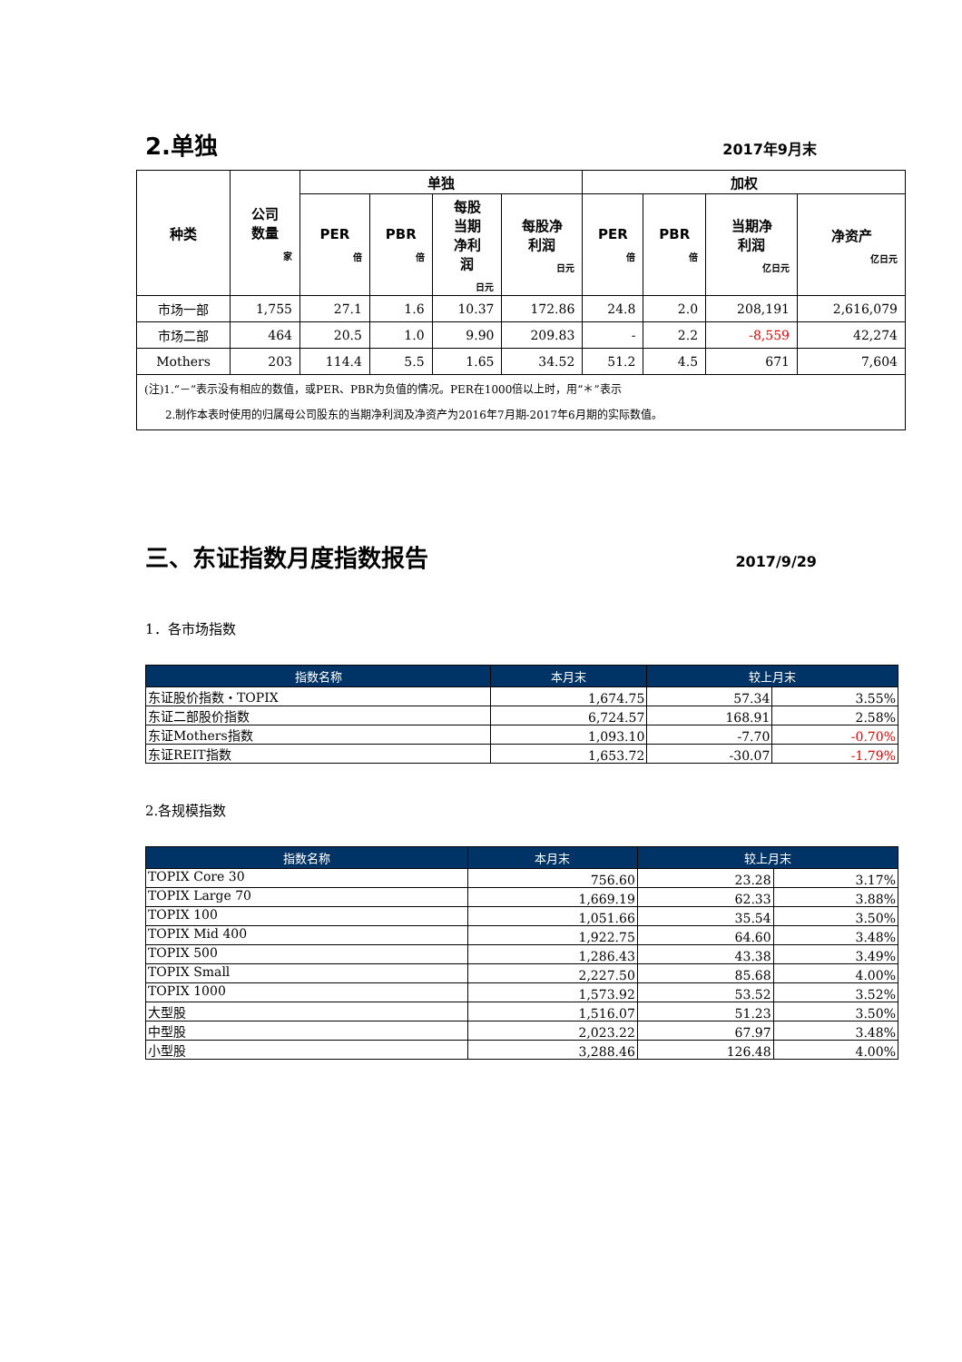2.单独
2017年9月末
| 种类 | 公司 数量 家 | 单独 | | | | 加权 | | | |
| --- | --- | --- | --- | --- | --- | --- | --- | --- | --- |
| | | PER 倍 | PBR 倍 | 每股 当期 净利 润 日元 | 每股净 利润 日元 | PER 倍 | PBR 倍 | 当期净 利润 亿日元 | 净资产 亿日元 |
| 市场一部 | 1,755 | 27.1 | 1.6 | 10.37 | 172.86 | 24.8 | 2.0 | 208,191 | 2,616,079 |
| 市场二部 | 464 | 20.5 | 1.0 | 9.90 | 209.83 | - | 2.2 | -8,559 | 42,274 |
| Mothers | 203 | 114.4 | 5.5 | 1.65 | 34.52 | 51.2 | 4.5 | 671 | 7,604 |
| (注)1.“－”表示没有相应的数值，或PER、PBR为负值的情况。PER在1000倍以上时，用“＊”表示 2.制作本表时使用的归属母公司股东的当期净利润及净资产为2016年7月期-2017年6月期的实际数值。 | | | | | | | | | |
三、东证指数月度指数报告
2017/9/29
1．各市场指数
| 指数名称 | 本月末 | 较上月末 | |
| --- | --- | --- | --- |
| 东证股价指数・TOPIX | 1,674.75 | 57.34 | 3.55% |
| 东证二部股价指数 | 6,724.57 | 168.91 | 2.58% |
| 东证Mothers指数 | 1,093.10 | -7.70 | -0.70% |
| 东证REIT指数 | 1,653.72 | -30.07 | -1.79% |
2.各规模指数
| 指数名称 | 本月末 | 较上月末 | |
| --- | --- | --- | --- |
| TOPIX Core 30 | 756.60 | 23.28 | 3.17% |
| TOPIX Large 70 | 1,669.19 | 62.33 | 3.88% |
| TOPIX 100 | 1,051.66 | 35.54 | 3.50% |
| TOPIX Mid 400 | 1,922.75 | 64.60 | 3.48% |
| TOPIX 500 | 1,286.43 | 43.38 | 3.49% |
| TOPIX Small | 2,227.50 | 85.68 | 4.00% |
| TOPIX 1000 | 1,573.92 | 53.52 | 3.52% |
| 大型股 | 1,516.07 | 51.23 | 3.50% |
| 中型股 | 2,023.22 | 67.97 | 3.48% |
| 小型股 | 3,288.46 | 126.48 | 4.00% |